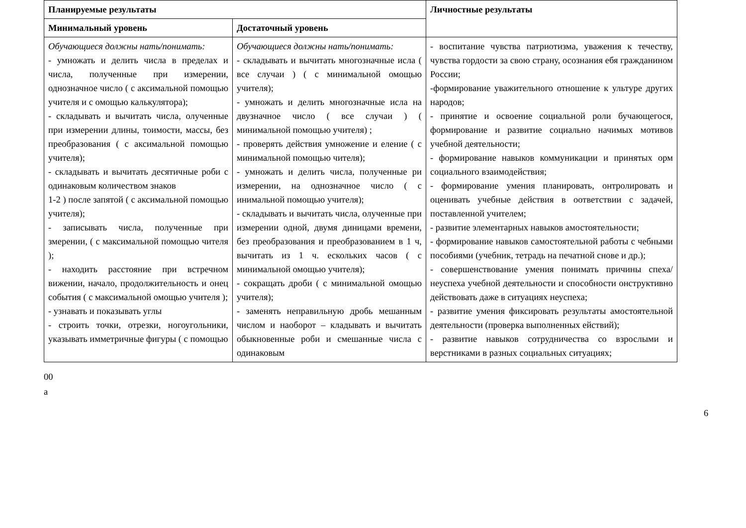| Планируемые результаты | | Личностные результаты |
| --- | --- | --- |
| Минимальный уровень | Достаточный уровень | |
| Обучающиеся должны нать/понимать: - умножать и делить числа в пределах и числа, полученные при измерении, однозначное число ( с аксимальной помощью учителя и с омощью калькулятора); - складывать и вычитать числа, олученные при измерении длины, тоимости, массы, без преобразования ( с аксимальной помощью учителя); - складывать и вычитать десятичные роби с одинаковым количеством знаков 1-2 ) после запятой ( с аксимальной помощью учителя); - записывать числа, полученные при змерении, ( с максимальной помощью чителя ); - находить расстояние при встречном вижении, начало, продолжительность и онец события ( с максимальной омощью учителя ); - узнавать и показывать углы - строить точки, отрезки, ногоугольники, указывать имметричные фигуры ( с помощью | Обучающиеся должны нать/понимать: - складывать и вычитать многозначные исла ( все случаи ) ( с минимальной омощью учителя); - умножать и делить многозначные исла на двузначное число ( все случаи ) ( минимальной помощью учителя) ; - проверять действия умножение и еление ( с минимальной помощью чителя); - умножать и делить числа, полученные ри измерении, на однозначное число ( с инимальной помощью учителя); - складывать и вычитать числа, олученные при измерении одной, двумя диницами времени, без преобразования и преобразованием в 1 ч, вычитать из 1 ч. ескольких часов ( с минимальной омощью учителя); - сокращать дроби ( с минимальной омощью учителя); - заменять неправильную дробь мешанным числом и наоборот – кладывать и вычитать обыкновенные роби и смешанные числа с одинаковым | - воспитание чувства патриотизма, уважения к течеству, чувства гордости за свою страну, осознания ебя гражданином России; -формирование уважительного отношение к ультуре других народов; - принятие и освоение социальной роли бучающегося, формирование и развитие социально начимых мотивов учебной деятельности; - формирование навыков коммуникации и принятых орм социального взаимодействия; - формирование умения планировать, онтролировать и оценивать учебные действия в оответствии с задачей, поставленной учителем; - развитие элементарных навыков амостоятельности; - формирование навыков самостоятельной работы с чебными пособиями (учебник, тетрадь на печатной снове и др.); - совершенствование умения понимать причины спеха/неуспеха учебной деятельности и способности онструктивно действовать даже в ситуациях неуспеха; - развитие умения фиксировать результаты амостоятельной деятельности (проверка выполненных ействий); - развитие навыков сотрудничества со взрослыми и верстниками в разных социальных ситуациях; |
00
а
6